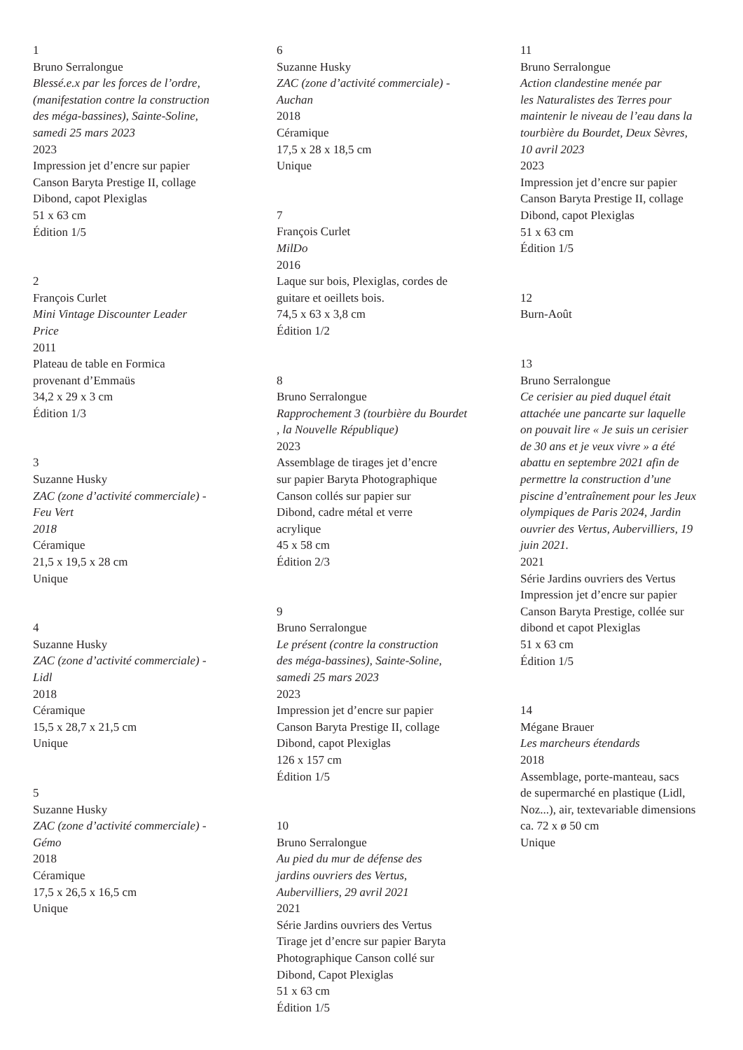1
Bruno Serralongue
Blessé.e.x par les forces de l’ordre,
(manifestation contre la construction
des méga-bassines), Sainte-Soline,
samedi 25 mars 2023
2023
Impression jet d’encre sur papier
Canson Baryta Prestige II, collage
Dibond, capot Plexiglas
51 x 63 cm
Édition 1/5
2
François Curlet
Mini Vintage Discounter Leader
Price
2011
Plateau de table en Formica
provenant d’Emmaüs
34,2 x 29 x 3 cm
Édition 1/3
3
Suzanne Husky
ZAC (zone d’activité commerciale) -
Feu Vert
2018
Céramique
21,5 x 19,5 x 28 cm
Unique
4
Suzanne Husky
ZAC (zone d’activité commerciale) -
Lidl
2018
Céramique
15,5 x 28,7 x 21,5 cm
Unique
5
Suzanne Husky
ZAC (zone d’activité commerciale) -
Gémo
2018
Céramique
17,5 x 26,5 x 16,5 cm
Unique
6
Suzanne Husky
ZAC (zone d’activité commerciale) -
Auchan
2018
Céramique
17,5 x 28 x 18,5 cm
Unique
7
François Curlet
MilDo
2016
Laque sur bois, Plexiglas, cordes de
guitare et oeillets bois.
74,5 x 63 x 3,8 cm
Édition 1/2
8
Bruno Serralongue
Rapprochement 3 (tourbière du Bourdet
, la Nouvelle République)
2023
Assemblage de tirages jet d’encre
sur papier Baryta Photographique
Canson collés sur papier sur
Dibond, cadre métal et verre
acrylique
45 x 58 cm
Édition 2/3
9
Bruno Serralongue
Le présent (contre la construction
des méga-bassines), Sainte-Soline,
samedi 25 mars 2023
2023
Impression jet d’encre sur papier
Canson Baryta Prestige II, collage
Dibond, capot Plexiglas
126 x 157 cm
Édition 1/5
10
Bruno Serralongue
Au pied du mur de défense des
jardins ouvriers des Vertus,
Aubervilliers, 29 avril 2021
2021
Série Jardins ouvriers des Vertus
Tirage jet d’encre sur papier Baryta
Photographique Canson collé sur
Dibond, Capot Plexiglas
51 x 63 cm
Édition 1/5
11
Bruno Serralongue
Action clandestine menée par
les Naturalistes des Terres pour
maintenir le niveau de l’eau dans la
tourbière du Bourdet, Deux Sèvres,
10 avril 2023
2023
Impression jet d’encre sur papier
Canson Baryta Prestige II, collage
Dibond, capot Plexiglas
51 x 63 cm
Édition 1/5
12
Burn-Août
13
Bruno Serralongue
Ce cerisier au pied duquel était
attachée une pancarte sur laquelle
on pouvait lire « Je suis un cerisier
de 30 ans et je veux vivre » a été
abattu en septembre 2021 afin de
permettre la construction d’une
piscine d’entraînement pour les Jeux
olympiques de Paris 2024, Jardin
ouvrier des Vertus, Aubervilliers, 19
juin 2021.
2021
Série Jardins ouvriers des Vertus
Impression jet d’encre sur papier
Canson Baryta Prestige, collée sur
dibond et capot Plexiglas
51 x 63 cm
Édition 1/5
14
Mégane Brauer
Les marcheurs étendards
2018
Assemblage, porte-manteau, sacs
de supermarché en plastique (Lidl,
Noz...), air, textevariable dimensions
ca. 72 x ø 50 cm
Unique